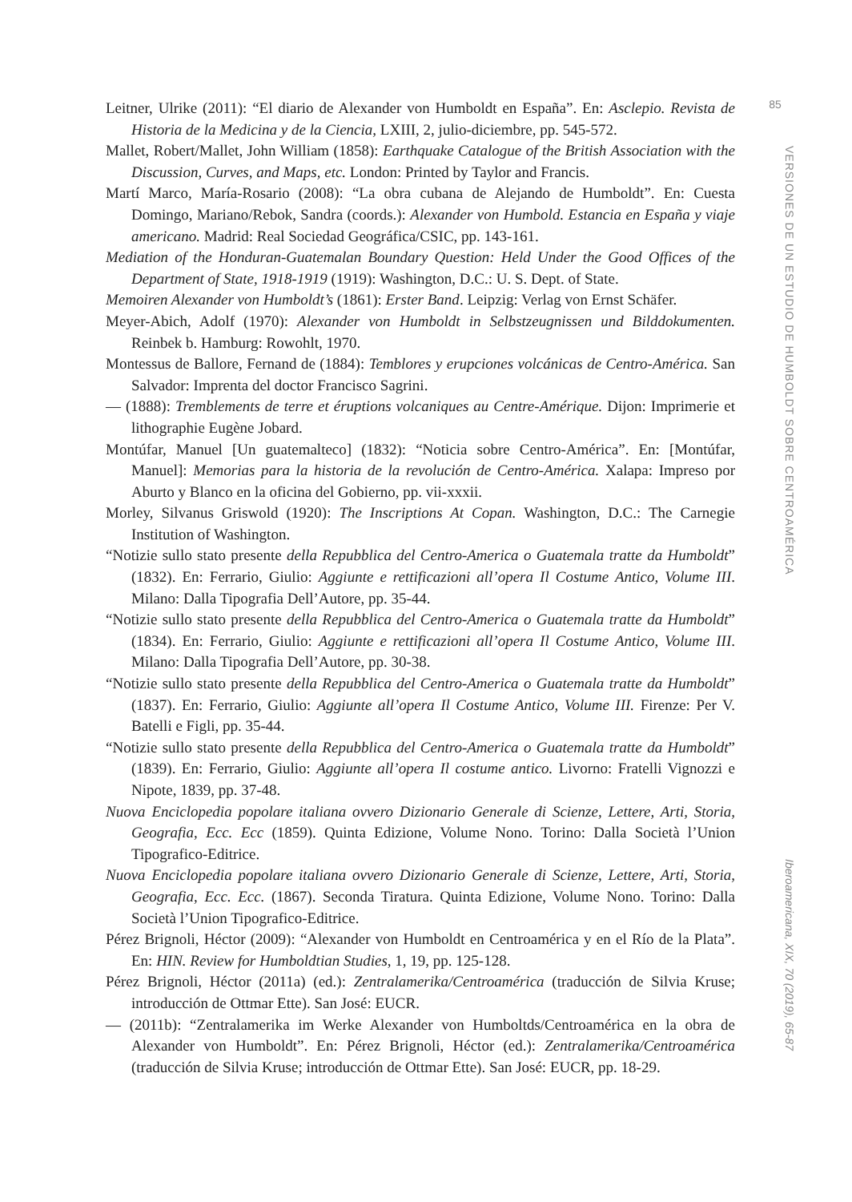Leitner, Ulrike (2011): “El diario de Alexander von Humboldt en España”. En: Asclepio. Revista de Historia de la Medicina y de la Ciencia, LXIII, 2, julio-diciembre, pp. 545-572.
Mallet, Robert/Mallet, John William (1858): Earthquake Catalogue of the British Association with the Discussion, Curves, and Maps, etc. London: Printed by Taylor and Francis.
Martí Marco, María-Rosario (2008): “La obra cubana de Alejando de Humboldt”. En: Cuesta Domingo, Mariano/Rebok, Sandra (coords.): Alexander von Humbold. Estancia en España y viaje americano. Madrid: Real Sociedad Geográfica/CSIC, pp. 143-161.
Mediation of the Honduran-Guatemalan Boundary Question: Held Under the Good Offices of the Department of State, 1918-1919 (1919): Washington, D.C.: U. S. Dept. of State.
Memoiren Alexander von Humboldt’s (1861): Erster Band. Leipzig: Verlag von Ernst Schäfer.
Meyer-Abich, Adolf (1970): Alexander von Humboldt in Selbstzeugnissen und Bilddokumenten. Reinbek b. Hamburg: Rowohlt, 1970.
Montessus de Ballore, Fernand de (1884): Temblores y erupciones volcánicas de Centro-América. San Salvador: Imprenta del doctor Francisco Sagrini.
— (1888): Tremblements de terre et éruptions volcaniques au Centre-Amérique. Dijon: Imprimerie et lithographie Eugène Jobard.
Montúfar, Manuel [Un guatemalteco] (1832): “Noticia sobre Centro-América”. En: [Montúfar, Manuel]: Memorias para la historia de la revolución de Centro-América. Xalapa: Impreso por Aburto y Blanco en la oficina del Gobierno, pp. vii-xxxii.
Morley, Silvanus Griswold (1920): The Inscriptions At Copan. Washington, D.C.: The Carnegie Institution of Washington.
“Notizie sullo stato presente della Repubblica del Centro-America o Guatemala tratte da Humboldt” (1832). En: Ferrario, Giulio: Aggiunte e rettificazioni all’opera Il Costume Antico, Volume III. Milano: Dalla Tipografia Dell’Autore, pp. 35-44.
“Notizie sullo stato presente della Repubblica del Centro-America o Guatemala tratte da Humboldt” (1834). En: Ferrario, Giulio: Aggiunte e rettificazioni all’opera Il Costume Antico, Volume III. Milano: Dalla Tipografia Dell’Autore, pp. 30-38.
“Notizie sullo stato presente della Repubblica del Centro-America o Guatemala tratte da Humboldt” (1837). En: Ferrario, Giulio: Aggiunte all’opera Il Costume Antico, Volume III. Firenze: Per V. Batelli e Figli, pp. 35-44.
“Notizie sullo stato presente della Repubblica del Centro-America o Guatemala tratte da Humboldt” (1839). En: Ferrario, Giulio: Aggiunte all’opera Il costume antico. Livorno: Fratelli Vignozzi e Nipote, 1839, pp. 37-48.
Nuova Enciclopedia popolare italiana ovvero Dizionario Generale di Scienze, Lettere, Arti, Storia, Geografia, Ecc. Ecc (1859). Quinta Edizione, Volume Nono. Torino: Dalla Società l’Union Tipografico-Editrice.
Nuova Enciclopedia popolare italiana ovvero Dizionario Generale di Scienze, Lettere, Arti, Storia, Geografia, Ecc. Ecc. (1867). Seconda Tiratura. Quinta Edizione, Volume Nono. Torino: Dalla Società l’Union Tipografico-Editrice.
Pérez Brignoli, Héctor (2009): “Alexander von Humboldt en Centroamérica y en el Río de la Plata”. En: HIN. Review for Humboldtian Studies, 1, 19, pp. 125-128.
Pérez Brignoli, Héctor (2011a) (ed.): Zentralamerika/Centroamérica (traducción de Silvia Kruse; introducción de Ottmar Ette). San José: EUCR.
— (2011b): “Zentralamerika im Werke Alexander von Humboltds/Centroamérica en la obra de Alexander von Humboldt”. En: Pérez Brignoli, Héctor (ed.): Zentralamerika/Centroamérica (traducción de Silvia Kruse; introducción de Ottmar Ette). San José: EUCR, pp. 18-29.
85
VERSIONES DE UN ESTUDIO DE HUMBOLDT SOBRE CENTROAMÉRICA
Iberoamericana, XIX, 70 (2019), 65-87